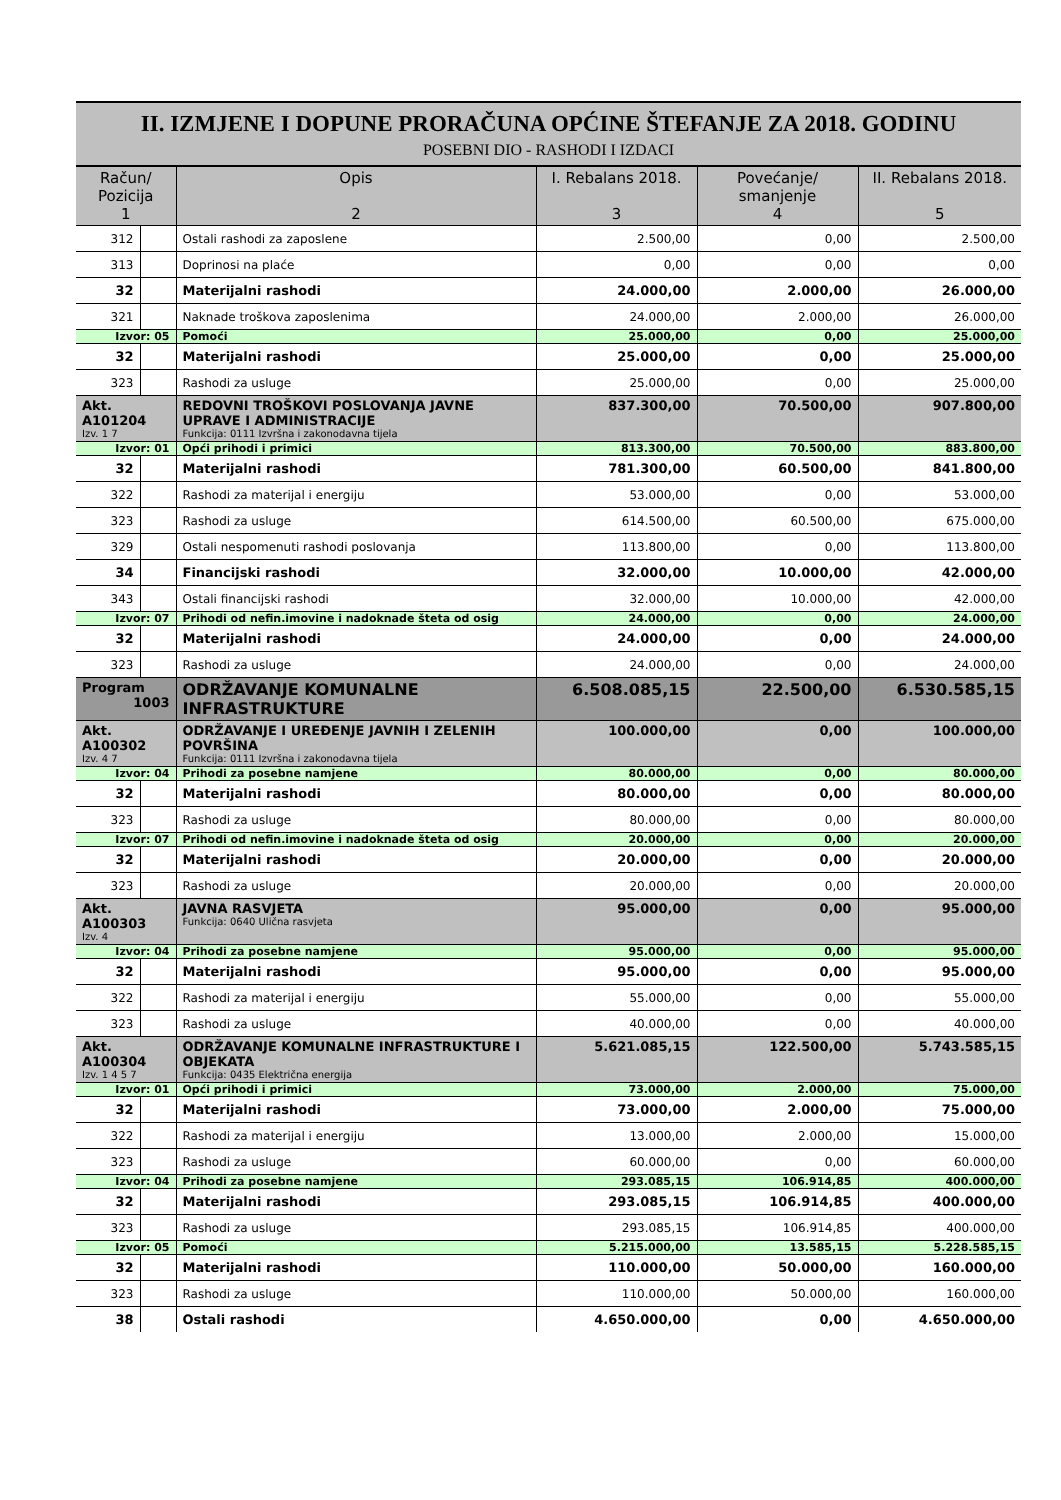II. IZMJENE I DOPUNE PRORAČUNA OPĆINE ŠTEFANJE ZA 2018. GODINU
POSEBNI DIO - RASHODI I IZDACI
| Račun/ Pozicija 1 | | Opis 2 | I. Rebalans 2018. 3 | Povećanje/ smanjenje 4 | II. Rebalans 2018. 5 |
| --- | --- | --- | --- | --- | --- |
| 312 | | Ostali rashodi za zaposlene | 2.500,00 | 0,00 | 2.500,00 |
| 313 | | Doprinosi na plaće | 0,00 | 0,00 | 0,00 |
| 32 | | Materijalni rashodi | 24.000,00 | 2.000,00 | 26.000,00 |
| 321 | | Naknade troškova zaposlenima | 24.000,00 | 2.000,00 | 26.000,00 |
| Izvor: 05 | | Pomoći | 25.000,00 | 0,00 | 25.000,00 |
| 32 | | Materijalni rashodi | 25.000,00 | 0,00 | 25.000,00 |
| 323 | | Rashodi za usluge | 25.000,00 | 0,00 | 25.000,00 |
| Akt. A101204 Izv. 1 7 | | REDOVNI TROŠKOVI POSLOVANJA JAVNE UPRAVE I ADMINISTRACIJE Funkcija: 0111 Izvršna i zakonodavna tijela | 837.300,00 | 70.500,00 | 907.800,00 |
| Izvor: 01 | | Opći prihodi i primici | 813.300,00 | 70.500,00 | 883.800,00 |
| 32 | | Materijalni rashodi | 781.300,00 | 60.500,00 | 841.800,00 |
| 322 | | Rashodi za materijal i energiju | 53.000,00 | 0,00 | 53.000,00 |
| 323 | | Rashodi za usluge | 614.500,00 | 60.500,00 | 675.000,00 |
| 329 | | Ostali nespomenuti rashodi poslovanja | 113.800,00 | 0,00 | 113.800,00 |
| 34 | | Financijski rashodi | 32.000,00 | 10.000,00 | 42.000,00 |
| 343 | | Ostali financijski rashodi | 32.000,00 | 10.000,00 | 42.000,00 |
| Izvor: 07 | | Prihodi od nefin.imovine i nadoknade šteta od osig | 24.000,00 | 0,00 | 24.000,00 |
| 32 | | Materijalni rashodi | 24.000,00 | 0,00 | 24.000,00 |
| 323 | | Rashodi za usluge | 24.000,00 | 0,00 | 24.000,00 |
| Program 1003 | | ODRŽAVANJE KOMUNALNE INFRASTRUKTURE | 6.508.085,15 | 22.500,00 | 6.530.585,15 |
| Akt. A100302 Izv. 4 7 | | ODRŽAVANJE I UREĐENJE JAVNIH I ZELENIH POVRŠINA Funkcija: 0111 Izvršna i zakonodavna tijela | 100.000,00 | 0,00 | 100.000,00 |
| Izvor: 04 | | Prihodi za posebne namjene | 80.000,00 | 0,00 | 80.000,00 |
| 32 | | Materijalni rashodi | 80.000,00 | 0,00 | 80.000,00 |
| 323 | | Rashodi za usluge | 80.000,00 | 0,00 | 80.000,00 |
| Izvor: 07 | | Prihodi od nefin.imovine i nadoknade šteta od osig | 20.000,00 | 0,00 | 20.000,00 |
| 32 | | Materijalni rashodi | 20.000,00 | 0,00 | 20.000,00 |
| 323 | | Rashodi za usluge | 20.000,00 | 0,00 | 20.000,00 |
| Akt. A100303 Izv. 4 | | JAVNA RASVJETA Funkcija: 0640 Ulična rasvjeta | 95.000,00 | 0,00 | 95.000,00 |
| Izvor: 04 | | Prihodi za posebne namjene | 95.000,00 | 0,00 | 95.000,00 |
| 32 | | Materijalni rashodi | 95.000,00 | 0,00 | 95.000,00 |
| 322 | | Rashodi za materijal i energiju | 55.000,00 | 0,00 | 55.000,00 |
| 323 | | Rashodi za usluge | 40.000,00 | 0,00 | 40.000,00 |
| Akt. A100304 Izv. 1 4 5 7 | | ODRŽAVANJE KOMUNALNE INFRASTRUKTURE I OBJEKATA Funkcija: 0435 Električna energija | 5.621.085,15 | 122.500,00 | 5.743.585,15 |
| Izvor: 01 | | Opći prihodi i primici | 73.000,00 | 2.000,00 | 75.000,00 |
| 32 | | Materijalni rashodi | 73.000,00 | 2.000,00 | 75.000,00 |
| 322 | | Rashodi za materijal i energiju | 13.000,00 | 2.000,00 | 15.000,00 |
| 323 | | Rashodi za usluge | 60.000,00 | 0,00 | 60.000,00 |
| Izvor: 04 | | Prihodi za posebne namjene | 293.085,15 | 106.914,85 | 400.000,00 |
| 32 | | Materijalni rashodi | 293.085,15 | 106.914,85 | 400.000,00 |
| 323 | | Rashodi za usluge | 293.085,15 | 106.914,85 | 400.000,00 |
| Izvor: 05 | | Pomoći | 5.215.000,00 | 13.585,15 | 5.228.585,15 |
| 32 | | Materijalni rashodi | 110.000,00 | 50.000,00 | 160.000,00 |
| 323 | | Rashodi za usluge | 110.000,00 | 50.000,00 | 160.000,00 |
| 38 | | Ostali rashodi | 4.650.000,00 | 0,00 | 4.650.000,00 |